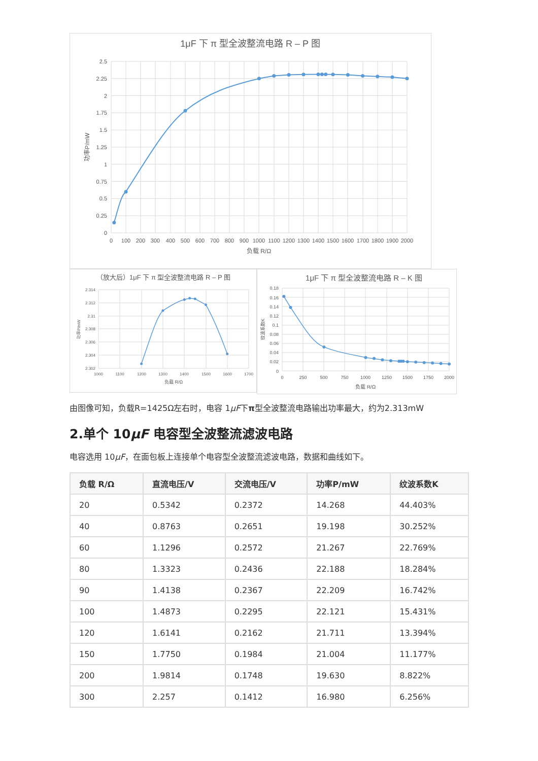1μF 下 π 型全波整流电路 R – P 图
2.5
2.25
2
1.75
1.5
1.25
1
0.75
0.5
0.25
0
0
100
200
300
400
500
600
700
800
900
1000
1100
1200
1300
1400
1500
1600
1700
1800
1900
2000
负载 R/Ω
功率P/mW
（放大后）1μF 下 π 型全波整流电路 R – P 图
2.314
2.312
2.31
2.308
2.306
2.304
2.302
1000
1100
1200
1300
1400
1500
1600
1700
负载 R/Ω
功率P/mW
1μF 下 π 型全波整流电路 R – K 图
0.18
0.16
0.14
0.12
0.1
0.08
0.06
0.04
0.02
0
0
250
500
750
1000
1250
1500
1750
2000
负载 R/Ω
纹波系数K
由图像可知，负载R=1425Ω左右时，电容 1μF下π型全波整流电路输出功率最大，约为2.313mW
2.单个 10μF 电容型全波整流滤波电路
电容选用 10μF，在面包板上连接单个电容型全波整流滤波电路，数据和曲线如下。
| 负载 R/Ω | 直流电压/V | 交流电压/V | 功率P/mW | 纹波系数K |
| --- | --- | --- | --- | --- |
| 20 | 0.5342 | 0.2372 | 14.268 | 44.403% |
| 40 | 0.8763 | 0.2651 | 19.198 | 30.252% |
| 60 | 1.1296 | 0.2572 | 21.267 | 22.769% |
| 80 | 1.3323 | 0.2436 | 22.188 | 18.284% |
| 90 | 1.4138 | 0.2367 | 22.209 | 16.742% |
| 100 | 1.4873 | 0.2295 | 22.121 | 15.431% |
| 120 | 1.6141 | 0.2162 | 21.711 | 13.394% |
| 150 | 1.7750 | 0.1984 | 21.004 | 11.177% |
| 200 | 1.9814 | 0.1748 | 19.630 | 8.822% |
| 300 | 2.257 | 0.1412 | 16.980 | 6.256% |